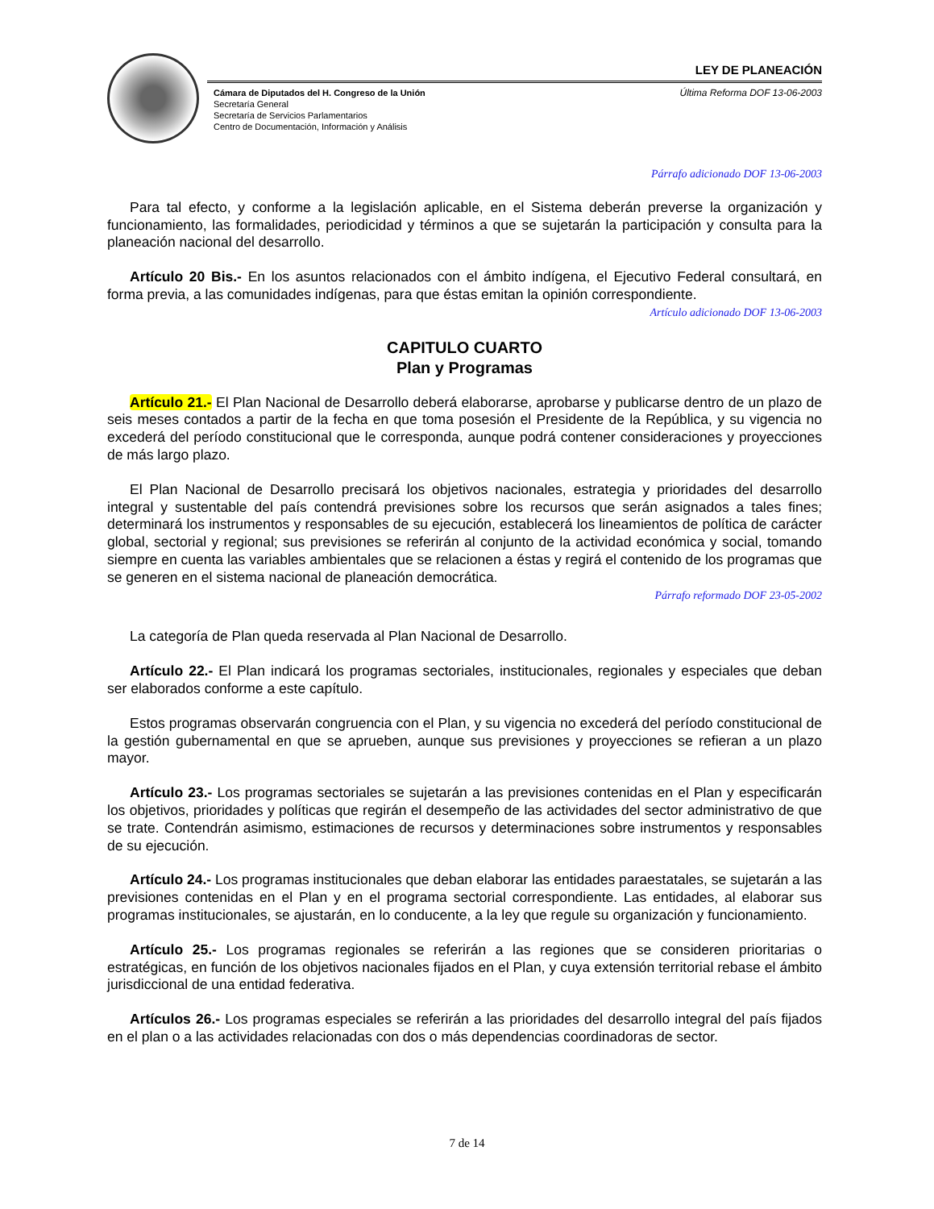LEY DE PLANEACIÓN
Cámara de Diputados del H. Congreso de la Unión
Secretaría General
Secretaría de Servicios Parlamentarios
Centro de Documentación, Información y Análisis
Última Reforma DOF 13-06-2003
Párrafo adicionado DOF 13-06-2003
Para tal efecto, y conforme a la legislación aplicable, en el Sistema deberán preverse la organización y funcionamiento, las formalidades, periodicidad y términos a que se sujetarán la participación y consulta para la planeación nacional del desarrollo.
Artículo 20 Bis.- En los asuntos relacionados con el ámbito indígena, el Ejecutivo Federal consultará, en forma previa, a las comunidades indígenas, para que éstas emitan la opinión correspondiente.
Artículo adicionado DOF 13-06-2003
CAPITULO CUARTO
Plan y Programas
Artículo 21.- El Plan Nacional de Desarrollo deberá elaborarse, aprobarse y publicarse dentro de un plazo de seis meses contados a partir de la fecha en que toma posesión el Presidente de la República, y su vigencia no excederá del período constitucional que le corresponda, aunque podrá contener consideraciones y proyecciones de más largo plazo.
El Plan Nacional de Desarrollo precisará los objetivos nacionales, estrategia y prioridades del desarrollo integral y sustentable del país contendrá previsiones sobre los recursos que serán asignados a tales fines; determinará los instrumentos y responsables de su ejecución, establecerá los lineamientos de política de carácter global, sectorial y regional; sus previsiones se referirán al conjunto de la actividad económica y social, tomando siempre en cuenta las variables ambientales que se relacionen a éstas y regirá el contenido de los programas que se generen en el sistema nacional de planeación democrática.
Párrafo reformado DOF 23-05-2002
La categoría de Plan queda reservada al Plan Nacional de Desarrollo.
Artículo 22.- El Plan indicará los programas sectoriales, institucionales, regionales y especiales que deban ser elaborados conforme a este capítulo.
Estos programas observarán congruencia con el Plan, y su vigencia no excederá del período constitucional de la gestión gubernamental en que se aprueben, aunque sus previsiones y proyecciones se refieran a un plazo mayor.
Artículo 23.- Los programas sectoriales se sujetarán a las previsiones contenidas en el Plan y especificarán los objetivos, prioridades y políticas que regirán el desempeño de las actividades del sector administrativo de que se trate. Contendrán asimismo, estimaciones de recursos y determinaciones sobre instrumentos y responsables de su ejecución.
Artículo 24.- Los programas institucionales que deban elaborar las entidades paraestatales, se sujetarán a las previsiones contenidas en el Plan y en el programa sectorial correspondiente. Las entidades, al elaborar sus programas institucionales, se ajustarán, en lo conducente, a la ley que regule su organización y funcionamiento.
Artículo 25.- Los programas regionales se referirán a las regiones que se consideren prioritarias o estratégicas, en función de los objetivos nacionales fijados en el Plan, y cuya extensión territorial rebase el ámbito jurisdiccional de una entidad federativa.
Artículos 26.- Los programas especiales se referirán a las prioridades del desarrollo integral del país fijados en el plan o a las actividades relacionadas con dos o más dependencias coordinadoras de sector.
7 de 14